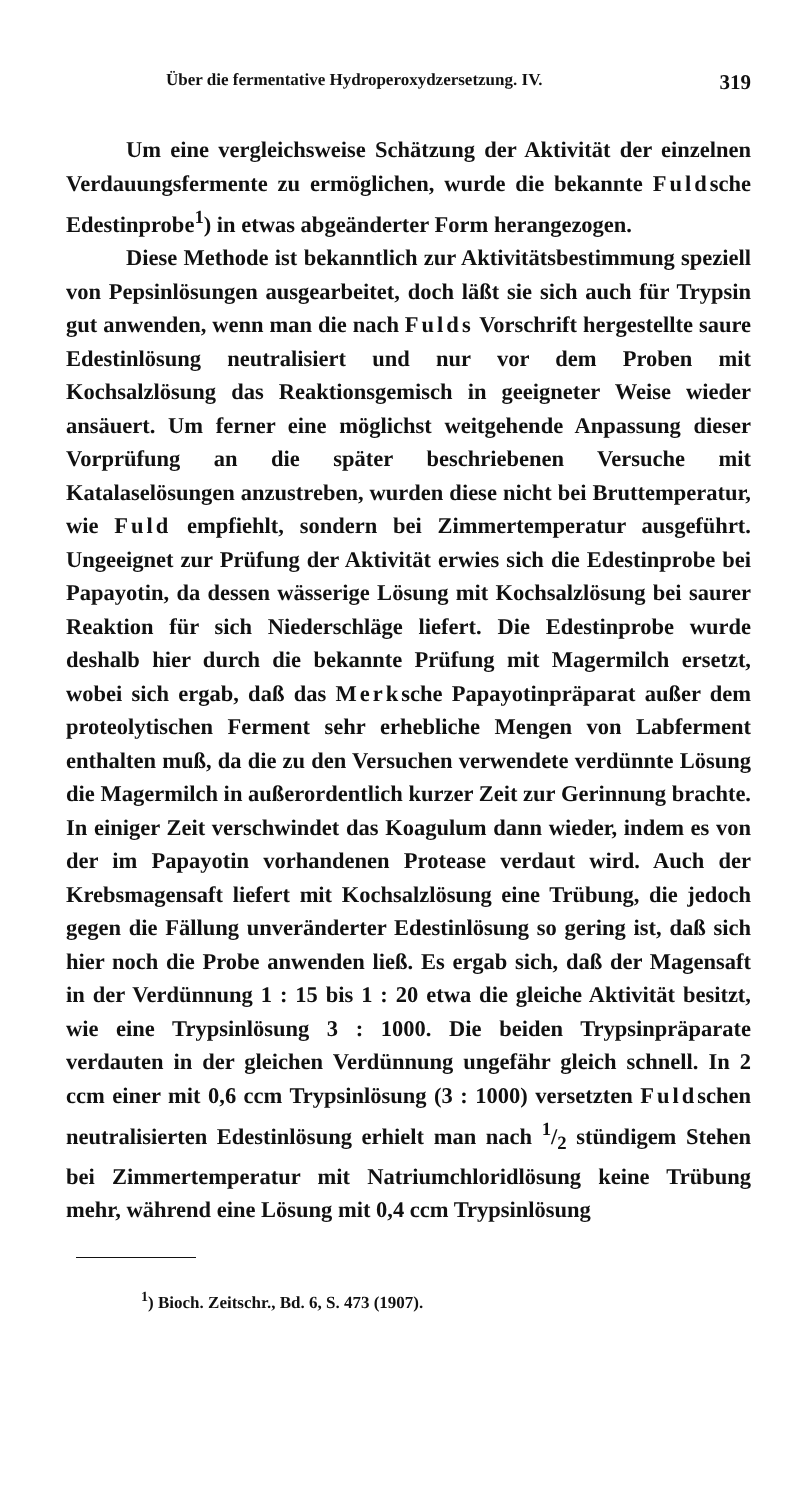Über die fermentative Hydroperoxydzersetzung. IV. 319
Um eine vergleichsweise Schätzung der Aktivität der einzelnen Verdauungsfermente zu ermöglichen, wurde die bekannte Fuldsche Edestinprobe<sup>1</sup>) in etwas abgeänderter Form herangezogen.
Diese Methode ist bekanntlich zur Aktivitätsbestimmung speziell von Pepsinlösungen ausgearbeitet, doch läßt sie sich auch für Trypsin gut anwenden, wenn man die nach Fulds Vorschrift hergestellte saure Edestinlösung neutralisiert und nur vor dem Proben mit Kochsalzlösung das Reaktionsgemisch in geeigneter Weise wieder ansäuert. Um ferner eine möglichst weitgehende Anpassung dieser Vorprüfung an die später beschriebenen Versuche mit Katalaselösungen anzustreben, wurden diese nicht bei Bruttemperatur, wie Fuld empfiehlt, sondern bei Zimmertemperatur ausgeführt. Ungeeignet zur Prüfung der Aktivität erwies sich die Edestinprobe bei Papayotin, da dessen wässerige Lösung mit Kochsalzlösung bei saurer Reaktion für sich Niederschläge liefert. Die Edestinprobe wurde deshalb hier durch die bekannte Prüfung mit Magermilch ersetzt, wobei sich ergab, daß das Merksche Papayotinpräparat außer dem proteolytischen Ferment sehr erhebliche Mengen von Labferment enthalten muß, da die zu den Versuchen verwendete verdünnte Lösung die Magermilch in außerordentlich kurzer Zeit zur Gerinnung brachte. In einiger Zeit verschwindet das Koagulum dann wieder, indem es von der im Papayotin vorhandenen Protease verdaut wird. Auch der Krebsmagensaft liefert mit Kochsalzlösung eine Trübung, die jedoch gegen die Fällung unveränderter Edestinlösung so gering ist, daß sich hier noch die Probe anwenden ließ. Es ergab sich, daß der Magensaft in der Verdünnung 1 : 15 bis 1 : 20 etwa die gleiche Aktivität besitzt, wie eine Trypsinlösung 3 : 1000. Die beiden Trypsinpräparate verdauten in der gleichen Verdünnung ungefähr gleich schnell. In 2 ccm einer mit 0,6 ccm Trypsinlösung (3 : 1000) versetzten Fuldschen neutralisierten Edestinlösung erhielt man nach 1/2 stündigem Stehen bei Zimmertemperatur mit Natriumchloridlösung keine Trübung mehr, während eine Lösung mit 0,4 ccm Trypsinlösung
<sup>1</sup>) Bioch. Zeitschr., Bd. 6, S. 473 (1907).